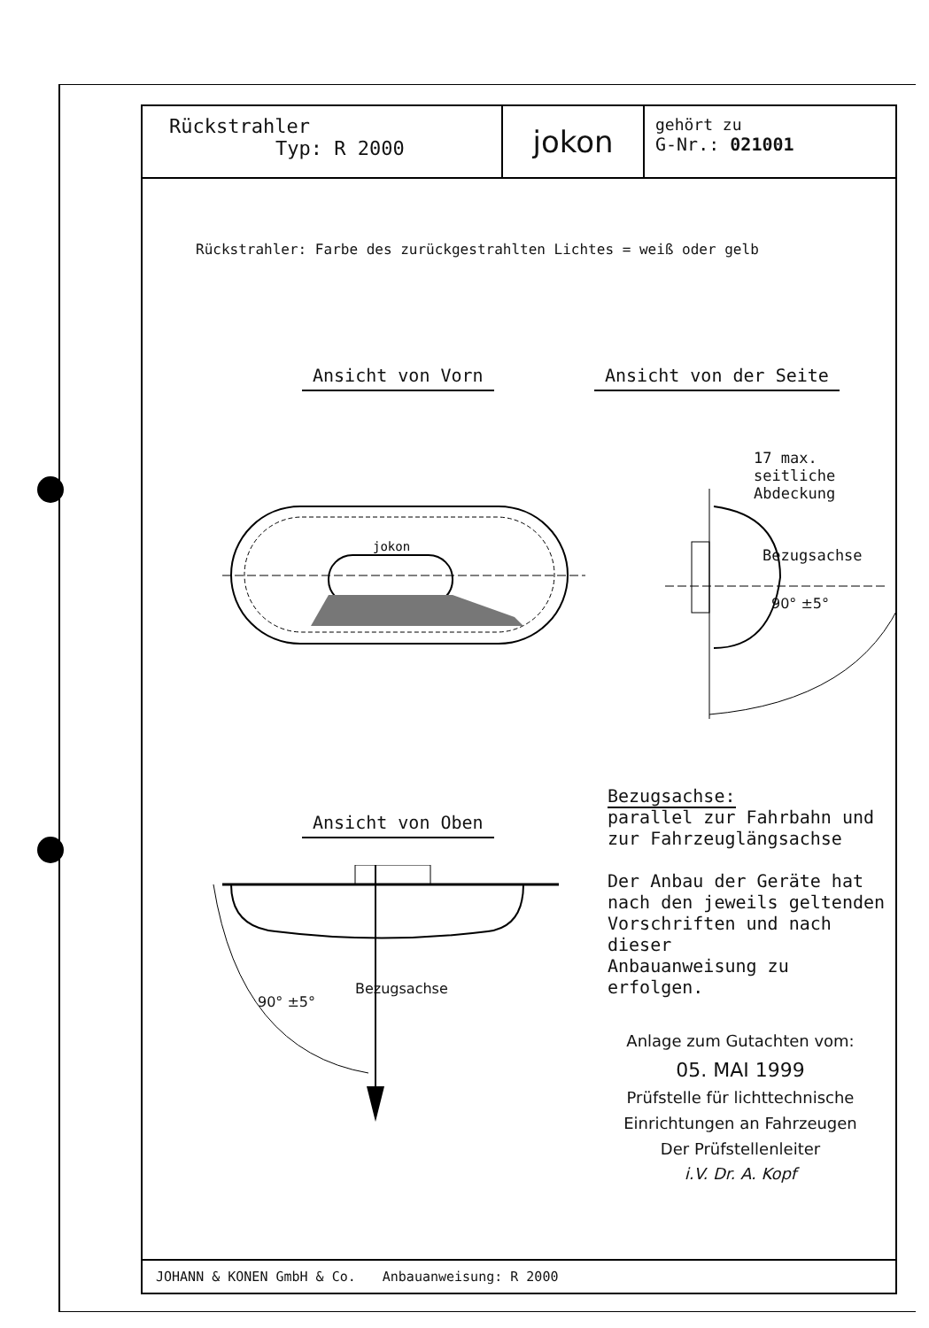Rückstrahler
Typ: R 2000
jokon
gehört zu
G-Nr.: 021001
Rückstrahler: Farbe des zurückgestrahlten Lichtes = weiß oder gelb
Ansicht von Vorn Ansicht von der Seite
jokon
17 max. seitliche
Abdeckung
Bezugsachse
90° ±5°
Ansicht von Oben
Bezugsachse:
parallel zur Fahrbahn und
zur Fahrzeuglängsachse
Der Anbau der Geräte hat
nach den jeweils geltenden
Vorschriften und nach dieser
Anbauanweisung zu erfolgen.
90° ±5°
Bezugsachse
Anlage zum Gutachten vom:
05. MAI 1999
Prüfstelle für lichttechnische
Einrichtungen an Fahrzeugen
Der Prüfstellenleiter
i.V. Dr. A. Kopf
JOHANN & KONEN GmbH & Co. Anbauanweisung: R 2000